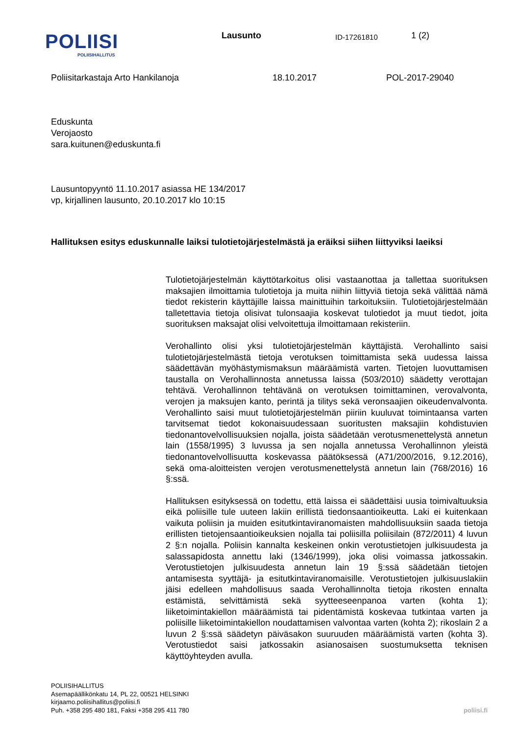POLIISI
POLIISIHALLITUS
Lausunto
ID-17261810
1 (2)
Poliisitarkastaja Arto Hankilanoja 18.10.2017 POL-2017-29040
Eduskunta
Verojaosto
sara.kuitunen@eduskunta.fi
Lausuntopyyntö 11.10.2017 asiassa HE 134/2017
vp, kirjallinen lausunto, 20.10.2017 klo 10:15
Hallituksen esitys eduskunnalle laiksi tulotietojärjestelmästä ja eräiksi siihen liittyviksi laeiksi
Tulotietojärjestelmän käyttötarkoitus olisi vastaanottaa ja tallettaa suorituksen maksajien ilmoittamia tulotietoja ja muita niihin liittyviä tietoja sekä välittää nämä tiedot rekisterin käyttäjille laissa mainittuihin tarkoituksiin. Tulotietojärjestelmään talletettavia tietoja olisivat tulonsaajia koskevat tulotiedot ja muut tiedot, joita suorituksen maksajat olisi velvoitettuja ilmoittamaan rekisteriin.
Verohallinto olisi yksi tulotietojärjestelmän käyttäjistä. Verohallinto saisi tulotietojärjestelmästä tietoja verotuksen toimittamista sekä uudessa laissa säädettävän myöhästymismaksun määräämistä varten. Tietojen luovuttamisen taustalla on Verohallinnosta annetussa laissa (503/2010) säädetty verottajan tehtävä. Verohallinnon tehtävänä on verotuksen toimittaminen, verovalvonta, verojen ja maksujen kanto, perintä ja tilitys sekä veronsaajien oikeudenvalvonta. Verohallinto saisi muut tulotietojärjestelmän piiriin kuuluvat toimintaansa varten tarvitsemat tiedot kokonaisuudessaan suoritusten maksajiin kohdistuvien tiedonantovelvollisuuksien nojalla, joista säädetään verotusmenettelystä annetun lain (1558/1995) 3 luvussa ja sen nojalla annetussa Verohallinnon yleistä tiedonantovelvollisuutta koskevassa päätöksessä (A71/200/2016, 9.12.2016), sekä oma-aloitteisten verojen verotusmenettelystä annetun lain (768/2016) 16 §:ssä.
Hallituksen esityksessä on todettu, että laissa ei säädettäisi uusia toimivaltuuksia eikä poliisille tule uuteen lakiin erillistä tiedonsaantioikeutta. Laki ei kuitenkaan vaikuta poliisin ja muiden esitutkintaviranomaisten mahdollisuuksiin saada tietoja erillisten tietojensaantioikeuksien nojalla tai poliisilla poliisilain (872/2011) 4 luvun 2 §:n nojalla. Poliisin kannalta keskeinen onkin verotustietojen julkisuudesta ja salassapidosta annettu laki (1346/1999), joka olisi voimassa jatkossakin. Verotustietojen julkisuudesta annetun lain 19 §:ssä säädetään tietojen antamisesta syyttäjä- ja esitutkintaviranomaisille. Verotustietojen julkisuuslakiin jäisi edelleen mahdollisuus saada Verohallinnolta tietoja rikosten ennalta estämistä, selvittämistä sekä syytteeseenpanoa varten (kohta 1); liiketoimintakiellon määräämistä tai pidentämistä koskevaa tutkintaa varten ja poliisille liiketoimintakiellon noudattamisen valvontaa varten (kohta 2); rikoslain 2 a luvun 2 §:ssä säädetyn päiväsakon suuruuden määräämistä varten (kohta 3). Verotustiedot saisi jatkossakin asianosaisen suostumuksetta teknisen käyttöyhteyden avulla.
POLIISIHALLITUS
Asemapäällikönkatu 14, PL 22, 00521 HELSINKI
kirjaamo.poliisihallitus@poliisi.fi
Puh. +358 295 480 181, Faksi +358 295 411 780
poliisi.fi